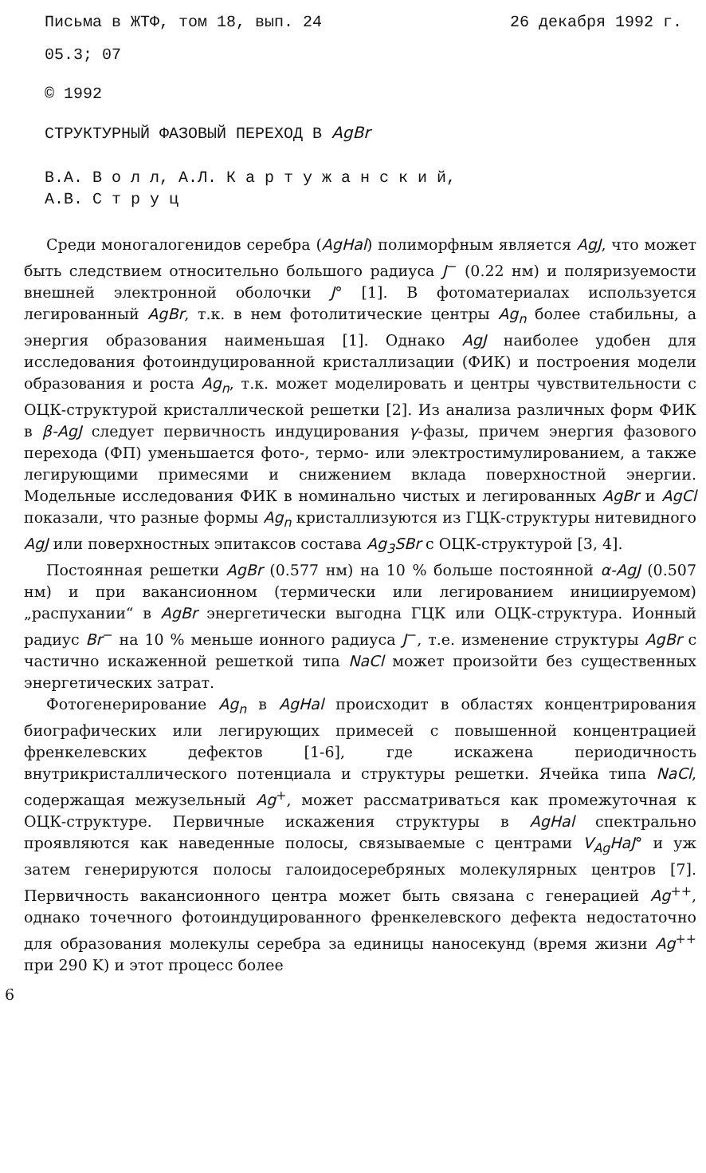Письма в ЖТФ, том 18, вып. 24 26 декабря 1992 г.
05.3; 07
© 1992
СТРУКТУРНЫЙ ФАЗОВЫЙ ПЕРЕХОД В AgBr
В.А. В о л л, А.Л. К а р т у ж а н с к и й,
А.В. С т р у ц
Среди моногалогенидов серебра (AgHal) полиморфным является AgJ, что может быть следствием относительно большого радиуса J<sup>−</sup> (0.22 нм) и поляризуемости внешней электронной оболочки J° [1]. В фотоматериалах используется легированный AgBr, т.к. в нем фотолитические центры Ag<sub>n</sub> более стабильны, а энергия образования наименьшая [1]. Однако AgJ наиболее удобен для исследования фотоиндуцированной кристаллизации (ФИК) и построения модели образования и роста Ag<sub>n</sub>, т.к. может моделировать и центры чувствительности с ОЦК-структурой кристаллической решетки [2]. Из анализа различных форм ФИК в β-AgJ следует первичность индуцирования γ-фазы, причем энергия фазового перехода (ФП) уменьшается фото-, термо- или электростимулированием, а также легирующими примесями и снижением вклада поверхностной энергии. Модельные исследования ФИК в номинально чистых и легированных AgBr и AgCl показали, что разные формы Ag<sub>n</sub> кристаллизуются из ГЦК-структуры нитевидного AgJ или поверхностных эпитаксов состава Ag<sub>3</sub>SBr с ОЦК-структурой [3, 4].
Постоянная решетки AgBr (0.577 нм) на 10 % больше постоянной α-AgJ (0.507 нм) и при вакансионном (термически или легированием инициируемом) „распухании“ в AgBr энергетически выгодна ГЦК или ОЦК-структура. Ионный радиус Br<sup>−</sup> на 10 % меньше ионного радиуса J<sup>−</sup>, т.е. изменение структуры AgBr с частично искаженной решеткой типа NaCl может произойти без существенных энергетических затрат.
Фотогенерирование Ag<sub>n</sub> в AgHal происходит в областях концентрирования биографических или легирующих примесей с повышенной концентрацией френкелевских дефектов [1-6], где искажена периодичность внутрикристаллического потенциала и структуры решетки. Ячейка типа NaCl, содержащая межузельный Ag<sup>+</sup>, может рассматриваться как промежуточная к ОЦК-структуре. Первичные искажения структуры в AgHal спектрально проявляются как наведенные полосы, связываемые с центрами V<sub>Ag</sub>HaJ° и уж затем генерируются полосы галоидосеребряных молекулярных центров [7]. Первичность вакансионного центра может быть связана с генерацией Ag<sup>++</sup>, однако точечного фотоиндуцированного френкелевского дефекта недостаточно для образования молекулы серебра за единицы наносекунд (время жизни Ag<sup>++</sup> при 290 K) и этот процесс более
6